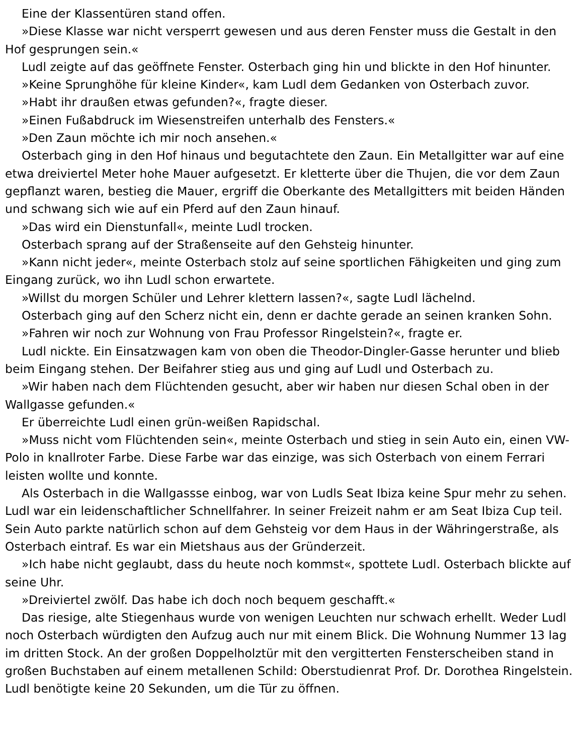Eine der Klassentüren stand offen.
»Diese Klasse war nicht versperrt gewesen und aus deren Fenster muss die Gestalt in den Hof gesprungen sein.«
Ludl zeigte auf das geöffnete Fenster. Osterbach ging hin und blickte in den Hof hinunter.
»Keine Sprunghöhe für kleine Kinder«, kam Ludl dem Gedanken von Osterbach zuvor.
»Habt ihr draußen etwas gefunden?«, fragte dieser.
»Einen Fußabdruck im Wiesenstreifen unterhalb des Fensters.«
»Den Zaun möchte ich mir noch ansehen.«
Osterbach ging in den Hof hinaus und begutachtete den Zaun. Ein Metallgitter war auf eine etwa dreiviertel Meter hohe Mauer aufgesetzt. Er kletterte über die Thujen, die vor dem Zaun gepflanzt waren, bestieg die Mauer, ergriff die Oberkante des Metallgitters mit beiden Händen und schwang sich wie auf ein Pferd auf den Zaun hinauf.
»Das wird ein Dienstunfall«, meinte Ludl trocken.
Osterbach sprang auf der Straßenseite auf den Gehsteig hinunter.
»Kann nicht jeder«, meinte Osterbach stolz auf seine sportlichen Fähigkeiten und ging zum Eingang zurück, wo ihn Ludl schon erwartete.
»Willst du morgen Schüler und Lehrer klettern lassen?«, sagte Ludl lächelnd.
Osterbach ging auf den Scherz nicht ein, denn er dachte gerade an seinen kranken Sohn.
»Fahren wir noch zur Wohnung von Frau Professor Ringelstein?«, fragte er.
Ludl nickte. Ein Einsatzwagen kam von oben die Theodor-Dingler-Gasse herunter und blieb beim Eingang stehen. Der Beifahrer stieg aus und ging auf Ludl und Osterbach zu.
»Wir haben nach dem Flüchtenden gesucht, aber wir haben nur diesen Schal oben in der Wallgasse gefunden.«
Er überreichte Ludl einen grün-weißen Rapidschal.
»Muss nicht vom Flüchtenden sein«, meinte Osterbach und stieg in sein Auto ein, einen VW-Polo in knallroter Farbe. Diese Farbe war das einzige, was sich Osterbach von einem Ferrari leisten wollte und konnte.
Als Osterbach in die Wallgassse einbog, war von Ludls Seat Ibiza keine Spur mehr zu sehen. Ludl war ein leidenschaftlicher Schnellfahrer. In seiner Freizeit nahm er am Seat Ibiza Cup teil. Sein Auto parkte natürlich schon auf dem Gehsteig vor dem Haus in der Währingerstraße, als Osterbach eintraf. Es war ein Mietshaus aus der Gründerzeit.
»Ich habe nicht geglaubt, dass du heute noch kommst«, spottete Ludl. Osterbach blickte auf seine Uhr.
»Dreiviertel zwölf. Das habe ich doch noch bequem geschafft.«
Das riesige, alte Stiegenhaus wurde von wenigen Leuchten nur schwach erhellt. Weder Ludl noch Osterbach würdigten den Aufzug auch nur mit einem Blick. Die Wohnung Nummer 13 lag im dritten Stock. An der großen Doppelholztür mit den vergitterten Fensterscheiben stand in großen Buchstaben auf einem metallenen Schild: Oberstudienrat Prof. Dr. Dorothea Ringelstein. Ludl benötigte keine 20 Sekunden, um die Tür zu öffnen.